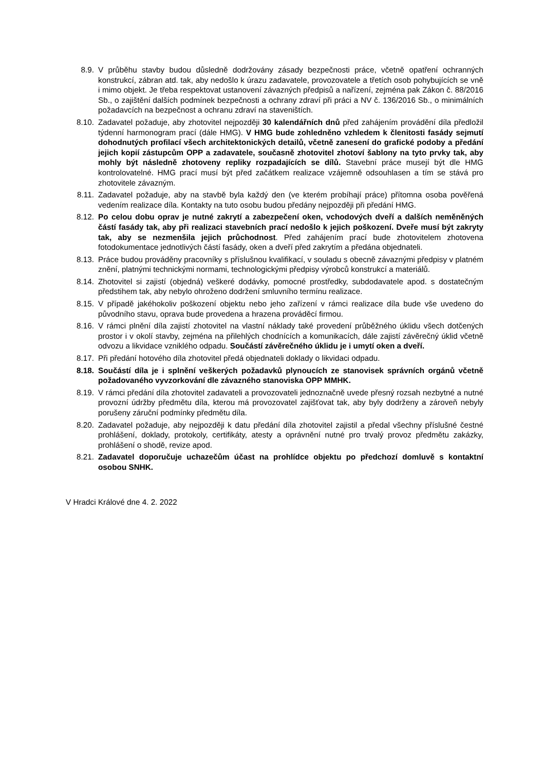8.9. V průběhu stavby budou důsledně dodržovány zásady bezpečnosti práce, včetně opatření ochranných konstrukcí, zábran atd. tak, aby nedošlo k úrazu zadavatele, provozovatele a třetích osob pohybujících se vně i mimo objekt. Je třeba respektovat ustanovení závazných předpisů a nařízení, zejména pak Zákon č. 88/2016 Sb., o zajištění dalších podmínek bezpečnosti a ochrany zdraví při práci a NV č. 136/2016 Sb., o minimálních požadavcích na bezpečnost a ochranu zdraví na staveništích.
8.10. Zadavatel požaduje, aby zhotovitel nejpozději 30 kalendářních dnů před zahájením provádění díla předložil týdenní harmonogram prací (dále HMG). V HMG bude zohledněno vzhledem k členitosti fasády sejmutí dohodnutých profilací všech architektonických detailů, včetně zanesení do grafické podoby a předání jejich kopií zástupcům OPP a zadavatele, současně zhotovitel zhotoví šablony na tyto prvky tak, aby mohly být následně zhotoveny repliky rozpadajících se dílů. Stavební práce musejí být dle HMG kontrolovatelné. HMG prací musí být před začátkem realizace vzájemně odsouhlasen a tím se stává pro zhotovitele závazným.
8.11. Zadavatel požaduje, aby na stavbě byla každý den (ve kterém probíhají práce) přítomna osoba pověřená vedením realizace díla. Kontakty na tuto osobu budou předány nejpozději při předání HMG.
8.12. Po celou dobu oprav je nutné zakrytí a zabezpečení oken, vchodových dveří a dalších neměněných částí fasády tak, aby při realizaci stavebních prací nedošlo k jejich poškození. Dveře musí být zakryty tak, aby se nezmenšila jejich průchodnost. Před zahájením prací bude zhotovitelem zhotovena fotodokumentace jednotlivých částí fasády, oken a dveří před zakrytím a předána objednateli.
8.13. Práce budou prováděny pracovníky s příslušnou kvalifikací, v souladu s obecně závaznými předpisy v platném znění, platnými technickými normami, technologickými předpisy výrobců konstrukcí a materiálů.
8.14. Zhotovitel si zajistí (objedná) veškeré dodávky, pomocné prostředky, subdodavatele apod. s dostatečným předstihem tak, aby nebylo ohroženo dodržení smluvního termínu realizace.
8.15. V případě jakéhokoliv poškození objektu nebo jeho zařízení v rámci realizace díla bude vše uvedeno do původního stavu, oprava bude provedena a hrazena prováděcí firmou.
8.16. V rámci plnění díla zajistí zhotovitel na vlastní náklady také provedení průběžného úklidu všech dotčených prostor i v okolí stavby, zejména na přilehlých chodnících a komunikacích, dále zajistí závěrečný úklid včetně odvozu a likvidace vzniklého odpadu. Součástí závěrečného úklidu je i umytí oken a dveří.
8.17. Při předání hotového díla zhotovitel předá objednateli doklady o likvidaci odpadu.
8.18. Součástí díla je i splnění veškerých požadavků plynoucích ze stanovisek správních orgánů včetně požadovaného vyvzorkování dle závazného stanoviska OPP MMHK.
8.19. V rámci předání díla zhotovitel zadavateli a provozovateli jednoznačně uvede přesný rozsah nezbytné a nutné provozní údržby předmětu díla, kterou má provozovatel zajišťovat tak, aby byly dodrženy a zároveň nebyly porušeny záruční podmínky předmětu díla.
8.20. Zadavatel požaduje, aby nejpozději k datu předání díla zhotovitel zajistil a předal všechny příslušné čestné prohlášení, doklady, protokoly, certifikáty, atesty a oprávnění nutné pro trvalý provoz předmětu zakázky, prohlášení o shodě, revize apod.
8.21. Zadavatel doporučuje uchazečům účast na prohlídce objektu po předchozí domluvě s kontaktní osobou SNHK.
V Hradci Králové dne 4. 2. 2022